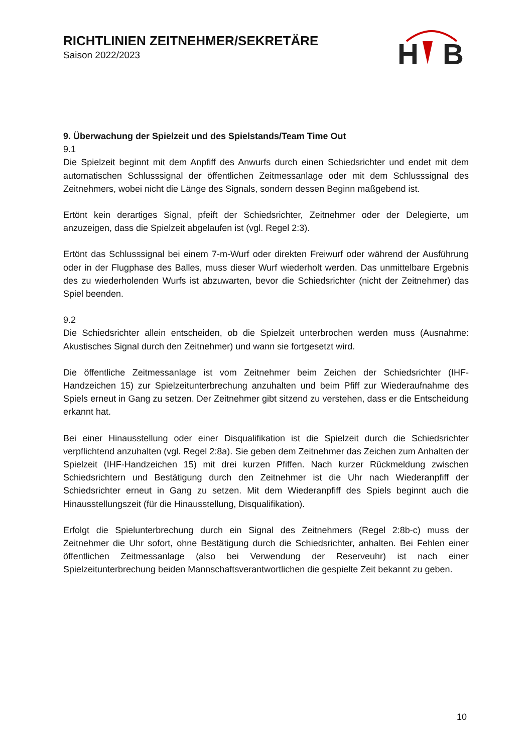RICHTLINIEN ZEITNEHMER/SEKRETÄRE
Saison 2022/2023
H
B
9. Überwachung der Spielzeit und des Spielstands/Team Time Out
9.1
Die Spielzeit beginnt mit dem Anpfiff des Anwurfs durch einen Schiedsrichter und endet mit dem automatischen Schlusssignal der öffentlichen Zeitmessanlage oder mit dem Schlusssignal des Zeitnehmers, wobei nicht die Länge des Signals, sondern dessen Beginn maßgebend ist.
Ertönt kein derartiges Signal, pfeift der Schiedsrichter, Zeitnehmer oder der Delegierte, um anzuzeigen, dass die Spielzeit abgelaufen ist (vgl. Regel 2:3).
Ertönt das Schlusssignal bei einem 7-m-Wurf oder direkten Freiwurf oder während der Ausführung oder in der Flugphase des Balles, muss dieser Wurf wiederholt werden. Das unmittelbare Ergebnis des zu wiederholenden Wurfs ist abzuwarten, bevor die Schiedsrichter (nicht der Zeitnehmer) das Spiel beenden.
9.2
Die Schiedsrichter allein entscheiden, ob die Spielzeit unterbrochen werden muss (Ausnahme: Akustisches Signal durch den Zeitnehmer) und wann sie fortgesetzt wird.
Die öffentliche Zeitmessanlage ist vom Zeitnehmer beim Zeichen der Schiedsrichter (IHF-Handzeichen 15) zur Spielzeitunterbrechung anzuhalten und beim Pfiff zur Wiederaufnahme des Spiels erneut in Gang zu setzen. Der Zeitnehmer gibt sitzend zu verstehen, dass er die Entscheidung erkannt hat.
Bei einer Hinausstellung oder einer Disqualifikation ist die Spielzeit durch die Schiedsrichter verpflichtend anzuhalten (vgl. Regel 2:8a). Sie geben dem Zeitnehmer das Zeichen zum Anhalten der Spielzeit (IHF-Handzeichen 15) mit drei kurzen Pfiffen. Nach kurzer Rückmeldung zwischen Schiedsrichtern und Bestätigung durch den Zeitnehmer ist die Uhr nach Wiederanpfiff der Schiedsrichter erneut in Gang zu setzen. Mit dem Wiederanpfiff des Spiels beginnt auch die Hinausstellungszeit (für die Hinausstellung, Disqualifikation).
Erfolgt die Spielunterbrechung durch ein Signal des Zeitnehmers (Regel 2:8b-c) muss der Zeitnehmer die Uhr sofort, ohne Bestätigung durch die Schiedsrichter, anhalten. Bei Fehlen einer öffentlichen Zeitmessanlage (also bei Verwendung der Reserveuhr) ist nach einer Spielzeitunterbrechung beiden Mannschaftsverantwortlichen die gespielte Zeit bekannt zu geben.
10